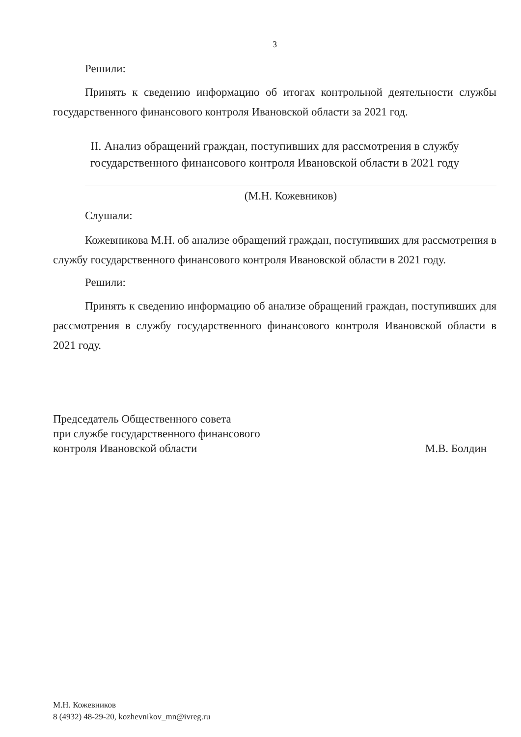3
Решили:
Принять к сведению информацию об итогах контрольной деятельности службы государственного финансового контроля Ивановской области за 2021 год.
II. Анализ обращений граждан, поступивших для рассмотрения в службу государственного финансового контроля Ивановской области в 2021 году
(М.Н. Кожевников)
Слушали:
Кожевникова М.Н. об анализе обращений граждан, поступивших для рассмотрения в службу государственного финансового контроля Ивановской области в 2021 году.
Решили:
Принять к сведению информацию об анализе обращений граждан, поступивших для рассмотрения в службу государственного финансового контроля Ивановской области в 2021 году.
Председатель Общественного совета
при службе государственного финансового
контроля Ивановской области
М.В. Болдин
М.Н. Кожевников
8 (4932) 48-29-20, kozhevnikov_mn@ivreg.ru